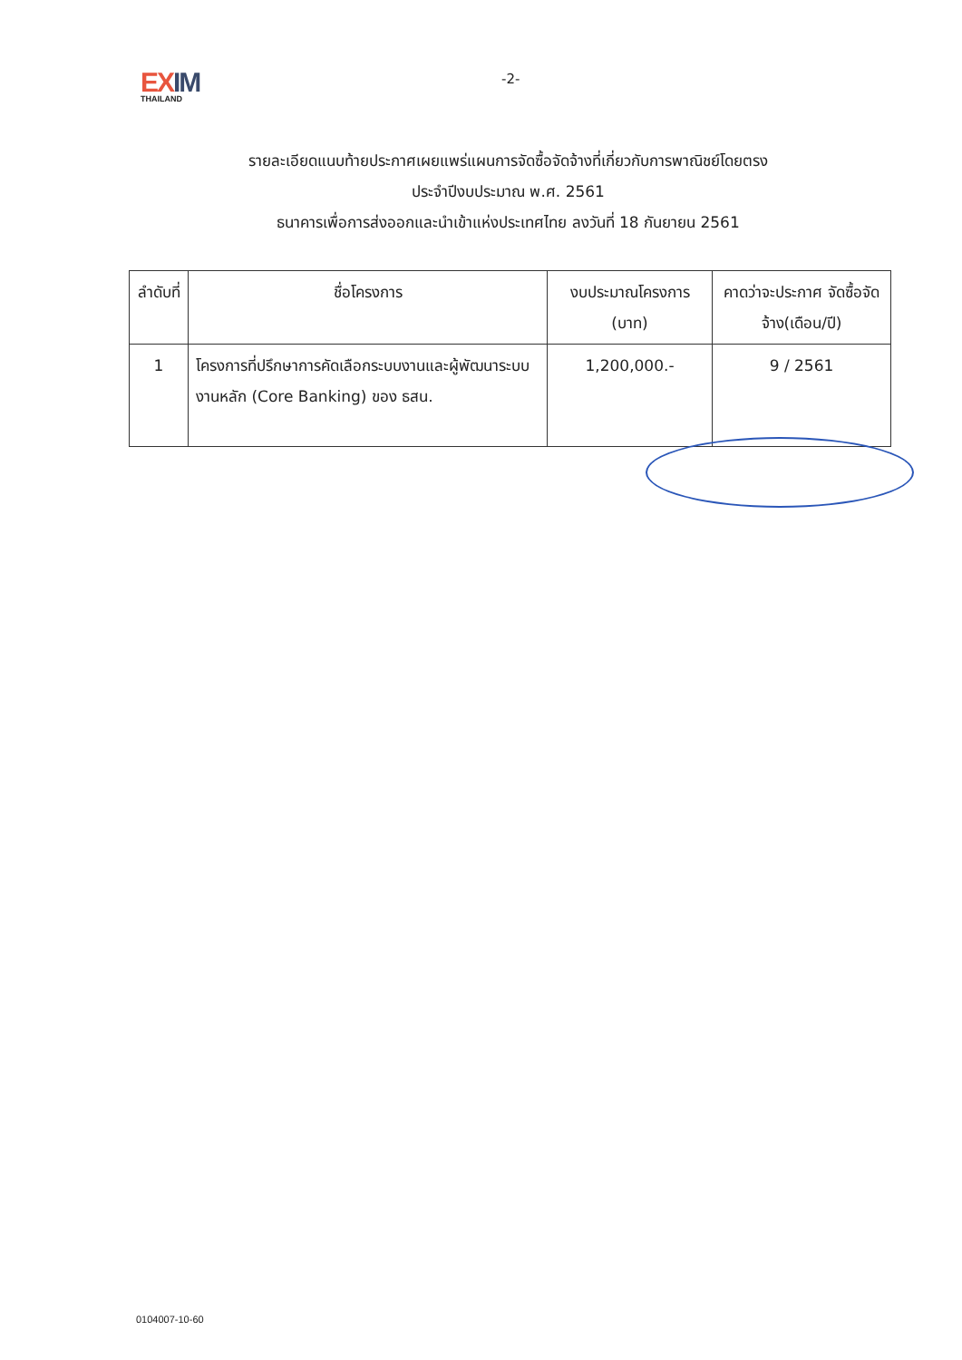EXIM
THAILAND
-2-
รายละเอียดแนบท้ายประกาศเผยแพร่แผนการจัดซื้อจัดจ้างที่เกี่ยวกับการพาณิชย์โดยตรง
ประจำปีงบประมาณ พ.ศ. 2561
ธนาคารเพื่อการส่งออกและนำเข้าแห่งประเทศไทย ลงวันที่ 18 กันยายน 2561
| ลำดับที่ | ชื่อโครงการ | งบประมาณโครงการ (บาท) | คาดว่าจะประกาศ จัดซื้อจัดจ้าง(เดือน/ปี) |
| --- | --- | --- | --- |
| 1 | โครงการที่ปรึกษาการคัดเลือกระบบงานและผู้พัฒนาระบบงานหลัก (Core Banking) ของ ธสน. | 1,200,000.- | 9 / 2561 |
0104007-10-60